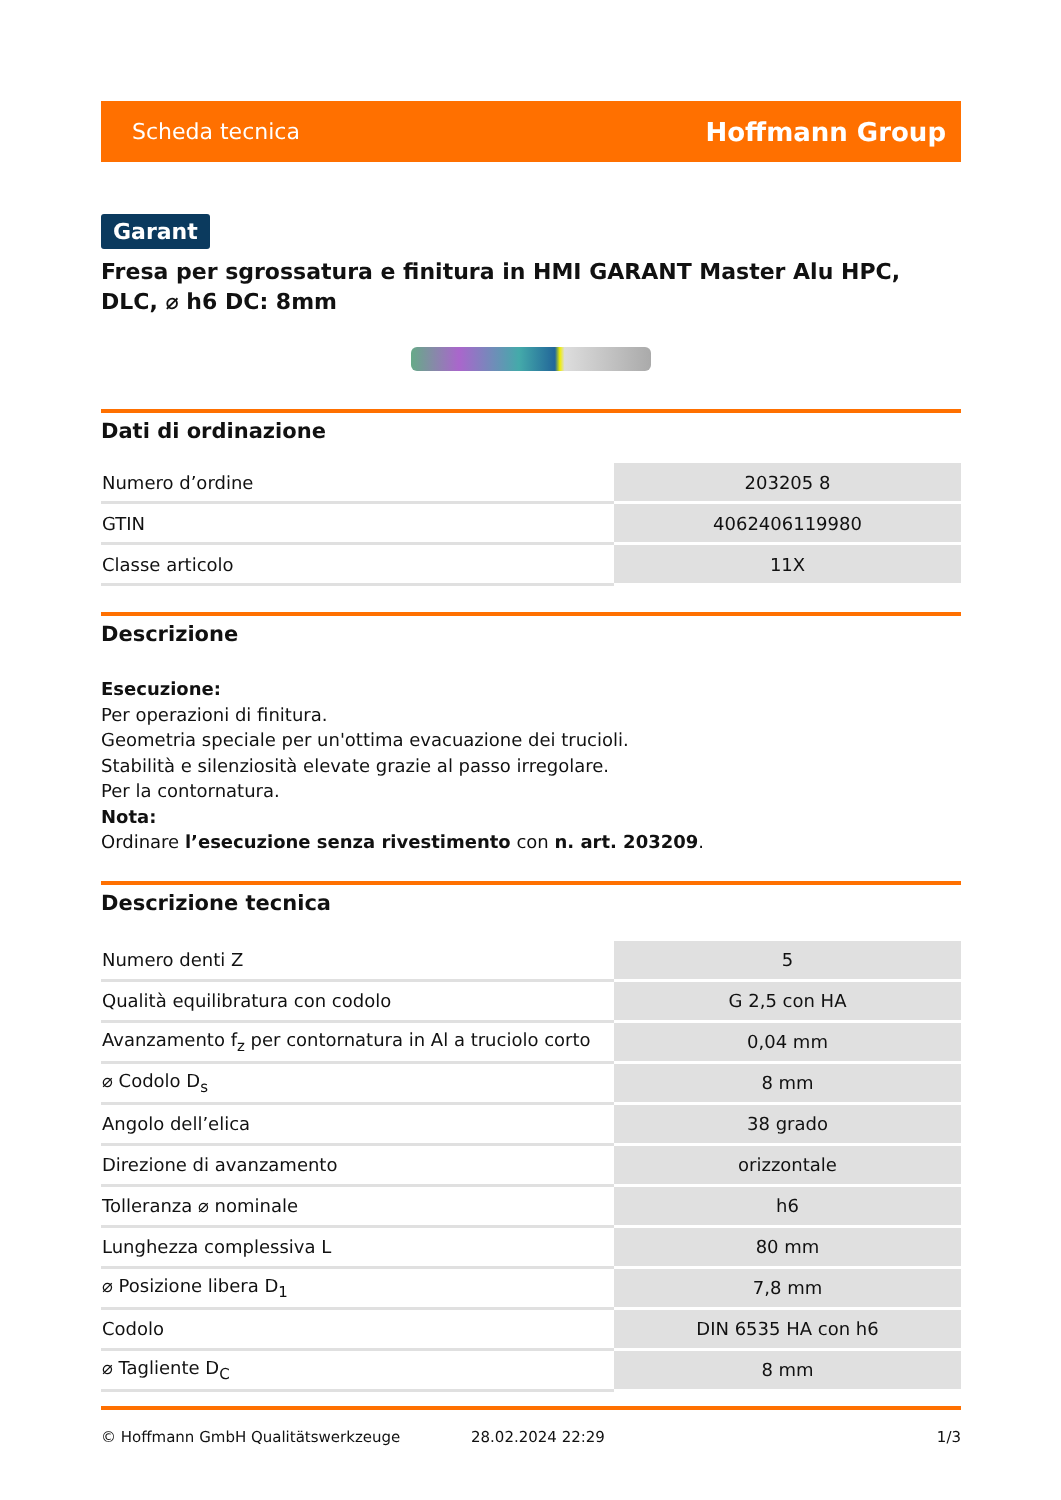Scheda tecnica Hoffmann Group
Garant
Fresa per sgrossatura e finitura in HMI GARANT Master Alu HPC, DLC, ⌀ h6 DC: 8mm
Dati di ordinazione
| Numero d’ordine | 203205 8 |
| GTIN | 4062406119980 |
| Classe articolo | 11X |
Descrizione
Esecuzione:
Per operazioni di finitura.
Geometria speciale per un'ottima evacuazione dei trucioli.
Stabilità e silenziosità elevate grazie al passo irregolare.
Per la contornatura.
Nota:
Ordinare l’esecuzione senza rivestimento con n. art. 203209.
Descrizione tecnica
| Numero denti Z | 5 |
| Qualità equilibratura con codolo | G 2,5 con HA |
| Avanzamento f<sub>z</sub> per contornatura in Al a truciolo corto | 0,04 mm |
| ⌀ Codolo D<sub>s</sub> | 8 mm |
| Angolo dell’elica | 38 grado |
| Direzione di avanzamento | orizzontale |
| Tolleranza ⌀ nominale | h6 |
| Lunghezza complessiva L | 80 mm |
| ⌀ Posizione libera D<sub>1</sub> | 7,8 mm |
| Codolo | DIN 6535 HA con h6 |
| ⌀ Tagliente D<sub>C</sub> | 8 mm |
© Hoffmann GmbH Qualitätswerkzeuge 28.02.2024 22:29 1/3